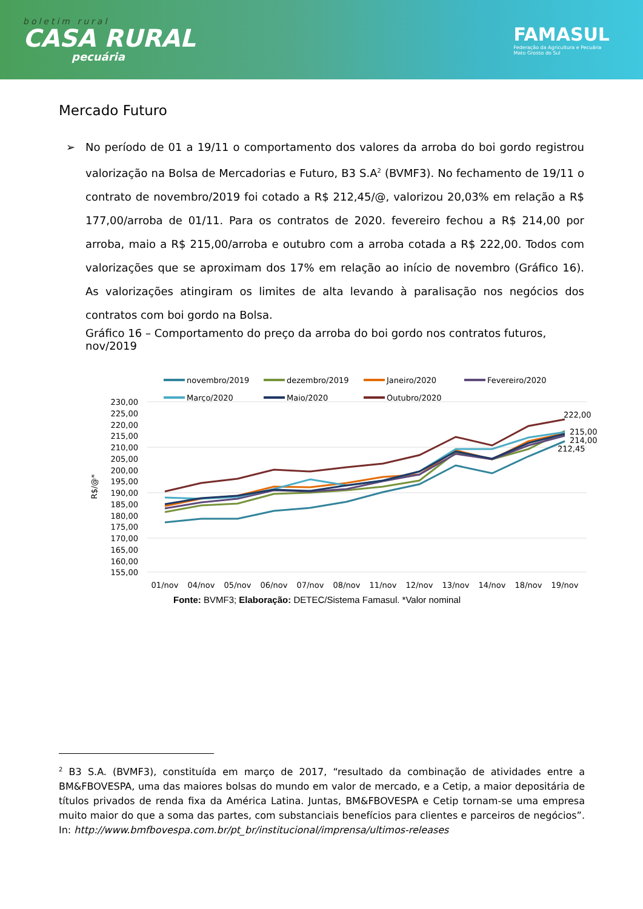boletim rural
CASA RURAL
pecuária
FAMASUL
Federação da Agricultura e Pecuária
Mato Grosso do Sul
Mercado Futuro
➢ No período de 01 a 19/11 o comportamento dos valores da arroba do boi gordo registrou valorização na Bolsa de Mercadorias e Futuro, B3 S.A<sup>2</sup> (BVMF3). No fechamento de 19/11 o contrato de novembro/2019 foi cotado a R$ 212,45/@, valorizou 20,03% em relação a R$ 177,00/arroba de 01/11. Para os contratos de 2020. fevereiro fechou a R$ 214,00 por arroba, maio a R$ 215,00/arroba e outubro com a arroba cotada a R$ 222,00. Todos com valorizações que se aproximam dos 17% em relação ao início de novembro (Gráfico 16). As valorizações atingiram os limites de alta levando à paralisação nos negócios dos contratos com boi gordo na Bolsa.
Gráfico 16 – Comportamento do preço da arroba do boi gordo nos contratos futuros, nov/2019
novembro/2019
dezembro/2019
Janeiro/2020
Fevereiro/2020
Março/2020
Maio/2020
Outubro/2020
230,00
225,00
220,00
215,00
210,00
205,00
200,00
195,00
190,00
185,00
180,00
175,00
170,00
165,00
160,00
155,00
R$/@*
222,00
215,00
214,00
212,45
01/nov
04/nov
05/nov
06/nov
07/nov
08/nov
11/nov
12/nov
13/nov
14/nov
18/nov
19/nov
Fonte: BVMF3; Elaboração: DETEC/Sistema Famasul. *Valor nominal
<sup>2</sup> B3 S.A. (BVMF3), constituída em março de 2017, “resultado da combinação de atividades entre a BM&FBOVESPA, uma das maiores bolsas do mundo em valor de mercado, e a Cetip, a maior depositária de títulos privados de renda fixa da América Latina. Juntas, BM&FBOVESPA e Cetip tornam-se uma empresa muito maior do que a soma das partes, com substanciais benefícios para clientes e parceiros de negócios”. In: http://www.bmfbovespa.com.br/pt_br/institucional/imprensa/ultimos-releases